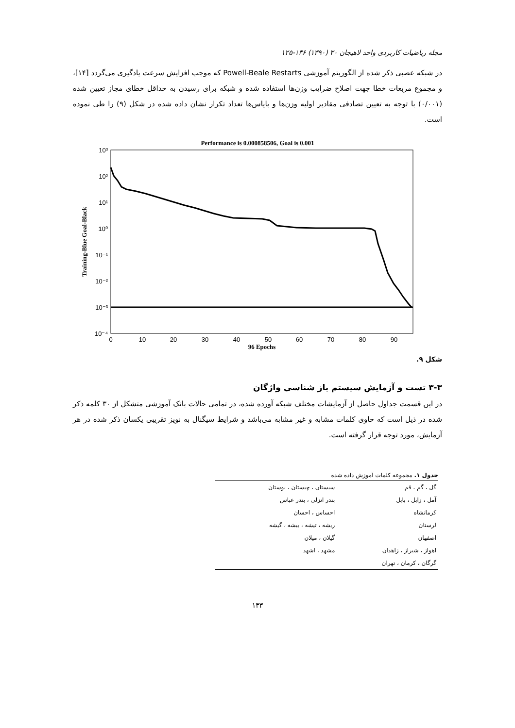مجله ریاضیات کاربردی واحد لاهیجان ۳۰ (۱۳۹۰) ۱۳۶-۱۲۵
در شبکه عصبی ذکر شده از الگوریتم آموزشی Powell-Beale Restarts که موجب افزایش سرعت یادگیری می‌گردد [۱۴]، و مجموع مربعات خطا جهت اصلاح ضرایب وزن‌ها استفاده شده و شبکه برای رسیدن به حداقل خطای مجاز تعیین شده (۰/۰۰۱) با توجه به تعیین تصادفی مقادیر اولیه وزن‌ها و بایاس‌ها تعداد تکرار نشان داده شده در شکل (۹) را طی نموده است.
Performance is 0.000858506, Goal is 0.001
10³
10²
10¹
10⁰
10⁻¹
10⁻²
10⁻³
10⁻⁴
0
10
20
30
40
50
60
70
80
90
96 Epochs
Training-Blue Goal-Black
شکل ۹.
۳-۳ تست و آزمایش سیستم باز شناسی واژگان
در این قسمت جداول حاصل از آزمایشات مختلف شبکه آورده شده، در تمامی حالات بانک آموزشی متشکل از ۳۰ کلمه ذکر شده در ذیل است که حاوی کلمات مشابه و غیر مشابه می‌باشد و شرایط سیگنال به نویز تقریبی یکسان ذکر شده در هر آزمایش، مورد توجه قرار گرفته است.
جدول ۱. مجموعه کلمات آموزش داده شده
| گل ، گم ، قم | سیستان ، چیستان ، بوستان |
| آمل ، زابل ، بابل | بندر انزلی ، بندر عباس |
| کرمانشاه | احساس ، احسان |
| لرستان | ریشه ، تیشه ، بیشه ، گیشه |
| اصفهان | گیلان ، میلان |
| اهواز ، شیراز ، زاهدان | مشهد ، اشهد |
| گرگان ، کرمان ، تهران | |
۱۳۳